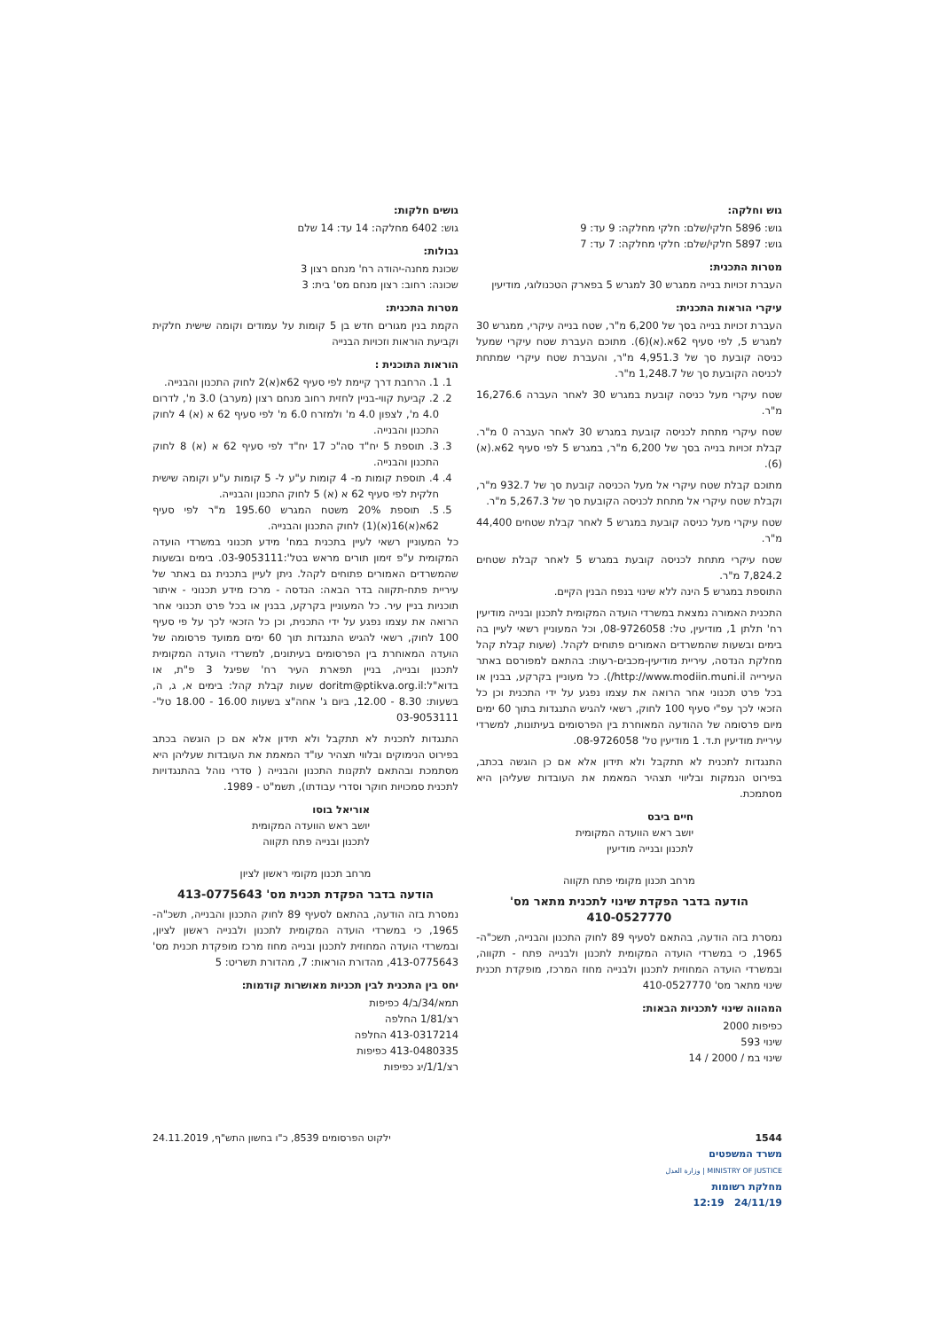גוש וחלקה:
גוש: 5896 חלקי/שלם: חלקי מחלקה: 9 עד: 9
גוש: 5897 חלקי/שלם: חלקי מחלקה: 7 עד: 7
מטרות התכנית:
העברת זכויות בנייה ממגרש 30 למגרש 5 בפארק הטכנולוגי, מודיעין
עיקרי הוראות התכנית:
העברת זכויות בנייה בסך של 6,200 מ"ר, שטח בנייה עיקרי, ממגרש 30 למגרש 5, לפי סעיף 62א.(א)(6). מתוכם העברת שטח עיקרי שמעל כניסה קובעת סך של 4,951.3 מ"ר, והעברת שטח עיקרי שמתחת לכניסה הקובעת סך של 1,248.7 מ"ר.
שטח עיקרי מעל כניסה קובעת במגרש 30 לאחר העברה 16,276.6 מ"ר.
שטח עיקרי מתחת לכניסה קובעת במגרש 30 לאחר העברה 0 מ"ר. קבלת זכויות בנייה בסך של 6,200 מ"ר, במגרש 5 לפי סעיף 62א.(א)(6).
מתוכם קבלת שטח עיקרי אל מעל הכניסה קובעת סך של 932.7 מ"ר, וקבלת שטח עיקרי אל מתחת לכניסה הקובעת סך של 5,267.3 מ"ר.
שטח עיקרי מעל כניסה קובעת במגרש 5 לאחר קבלת שטחים 44,400 מ"ר.
שטח עיקרי מתחת לכניסה קובעת במגרש 5 לאחר קבלת שטחים 7,824.2 מ"ר.
התוספת במגרש 5 הינה ללא שינוי בנפח הבנין הקיים.
התכנית האמורה נמצאת במשרדי הועדה המקומית לתכנון ובנייה מודיעין רח' תלתן 1, מודיעין, טל: 08-9726058, וכל המעוניין רשאי לעיין בה בימים ובשעות שהמשרדים האמורים פתוחים לקהל. (שעות קבלת קהל מחלקת הנדסה, עיריית מודיעין-מכבים-רעות: בהתאם למפורסם באתר העירייה http://www.modiin.muni.il/). כל מעוניין בקרקע, בבנין או בכל פרט תכנוני אחר הרואה את עצמו נפגע על ידי התכנית וכן כל הזכאי לכך עפ"י סעיף 100 לחוק, רשאי להגיש התנגדות בתוך 60 ימים מיום פרסומה של ההודעה המאוחרת בין הפרסומים בעיתונות, למשרדי עיריית מודיעין ת.ד. 1 מודיעין טל' 08-9726058.
התנגדות לתכנית לא תתקבל ולא תידון אלא אם כן הוגשה בכתב, בפירוט הנמקות ובליווי תצהיר המאמת את העובדות שעליהן היא מסתמכת.
חיים ביבס
יושב ראש הוועדה המקומית
לתכנון ובנייה מודיעין
מרחב תכנון מקומי פתח תקווה
הודעה בדבר הפקדת שינוי לתכנית מתאר מס'
410-0527770
נמסרת בזה הודעה, בהתאם לסעיף 89 לחוק התכנון והבנייה, תשכ"ה- 1965, כי במשרדי הועדה המקומית לתכנון ולבנייה פתח - תקווה, ובמשרדי הועדה המחוזית לתכנון ולבנייה מחוז המרכז, מופקדת תכנית שינוי מתאר מס' 410-0527770
המהווה שינוי לתכניות הבאות:
כפיפות 2000
שינוי 593
שינוי במ / 2000 / 14
גושים חלקות:
גוש: 6402 מחלקה: 14 עד: 14 שלם
גבולות:
שכונת מחנה-יהודה רח' מנחם רצון 3
שכונה: רחוב: רצון מנחם מס' בית: 3
מטרות התכנית:
הקמת בנין מגורים חדש בן 5 קומות על עמודים וקומה שישית חלקית וקביעת הוראות וזכויות הבנייה
הוראות התוכנית :
1. 1. הרחבת דרך קיימת לפי סעיף 62א(א)2 לחוק התכנון והבנייה.
2. 2. קביעת קווי-בניין לחזית רחוב מנחם רצון (מערב) 3.0 מ', לדרום 4.0 מ', לצפון 4.0 מ' ולמזרח 6.0 מ' לפי סעיף 62 א (א) 4 לחוק התכנון והבנייה.
3. 3. תוספת 5 יח"ד סה"כ 17 יח"ד לפי סעיף 62 א (א) 8 לחוק התכנון והבנייה.
4. 4. תוספת קומות מ- 4 קומות ע"ע ל- 5 קומות ע"ע וקומה שישית חלקית לפי סעיף 62 א (א) 5 לחוק התכנון והבנייה.
5. 5. תוספת 20% משטח המגרש 195.60 מ"ר לפי סעיף 62א(א)16(א)(1) לחוק התכנון והבנייה.
כל המעוניין רשאי לעיין בתכנית במח' מידע תכנוני במשרדי הועדה המקומית ע"פ זימון תורים מראש בטל':03-9053111. בימים ובשעות שהמשרדים האמורים פתוחים לקהל. ניתן לעיין בתכנית גם באתר של עיריית פתח-תקווה בדר הבאה: הנדסה - מרכז מידע תכנוני - איתור תוכניות בניין עיר. כל המעוניין בקרקע, בבנין או בכל פרט תכנוני אחר הרואה את עצמו נפגע על ידי התכנית, וכן כל הזכאי לכך על פי סעיף 100 לחוק, רשאי להגיש התנגדות תוך 60 ימים ממועד פרסומה של הועדה המאוחרת בין הפרסומים בעיתונים, למשרדי הועדה המקומית לתכנון ובנייה, בניין תפארת העיר רח' שפיגל 3 פ"ת, או בדוא"ל:doritm@ptikva.org.il שעות קבלת קהל: בימים א, ג, ה, בשעות: 8.30 - 12.00, ביום ג' אחה"צ בשעות 16.00 - 18.00 טל'- 03-9053111
התנגדות לתכנית לא תתקבל ולא תידון אלא אם כן הוגשה בכתב בפירוט הנימוקים ובלווי תצהיר עו"ד המאמת את העובדות שעליהן היא מסתמכת ובהתאם לתקנות התכנון והבנייה ( סדרי נוהל בהתנגדויות לתכנית סמכויות חוקר וסדרי עבודתו), תשמ"ט - 1989.
אוריאל בוסו
יושב ראש הוועדה המקומית
לתכנון ובנייה פתח תקווה
מרחב תכנון מקומי ראשון לציון
הודעה בדבר הפקדת תכנית מס' 413-0775643
נמסרת בזה הודעה, בהתאם לסעיף 89 לחוק התכנון והבנייה, תשכ"ה- 1965, כי במשרדי הועדה המקומית לתכנון ולבנייה ראשון לציון, ובמשרדי הועדה המחוזית לתכנון ובנייה מחוז מרכז מופקדת תכנית מס' 413-0775643, מהדורת הוראות: 7, מהדורת תשריט: 5
יחס בין התכנית לבין תכניות מאושרות קודמות:
תמא/34/ב/4 כפיפות
רצ/1/81 החלפה
413-0317214 החלפה
413-0480335 כפיפות
רצ/1/1/יג כפיפות
1544
משרד המשפטים
MINISTRY OF JUSTICE | وزارة العدل
מחלקת רשומות
24/11/19 12:19
ילקוט הפרסומים 8539, כ"ו בחשון התש"ף, 24.11.2019